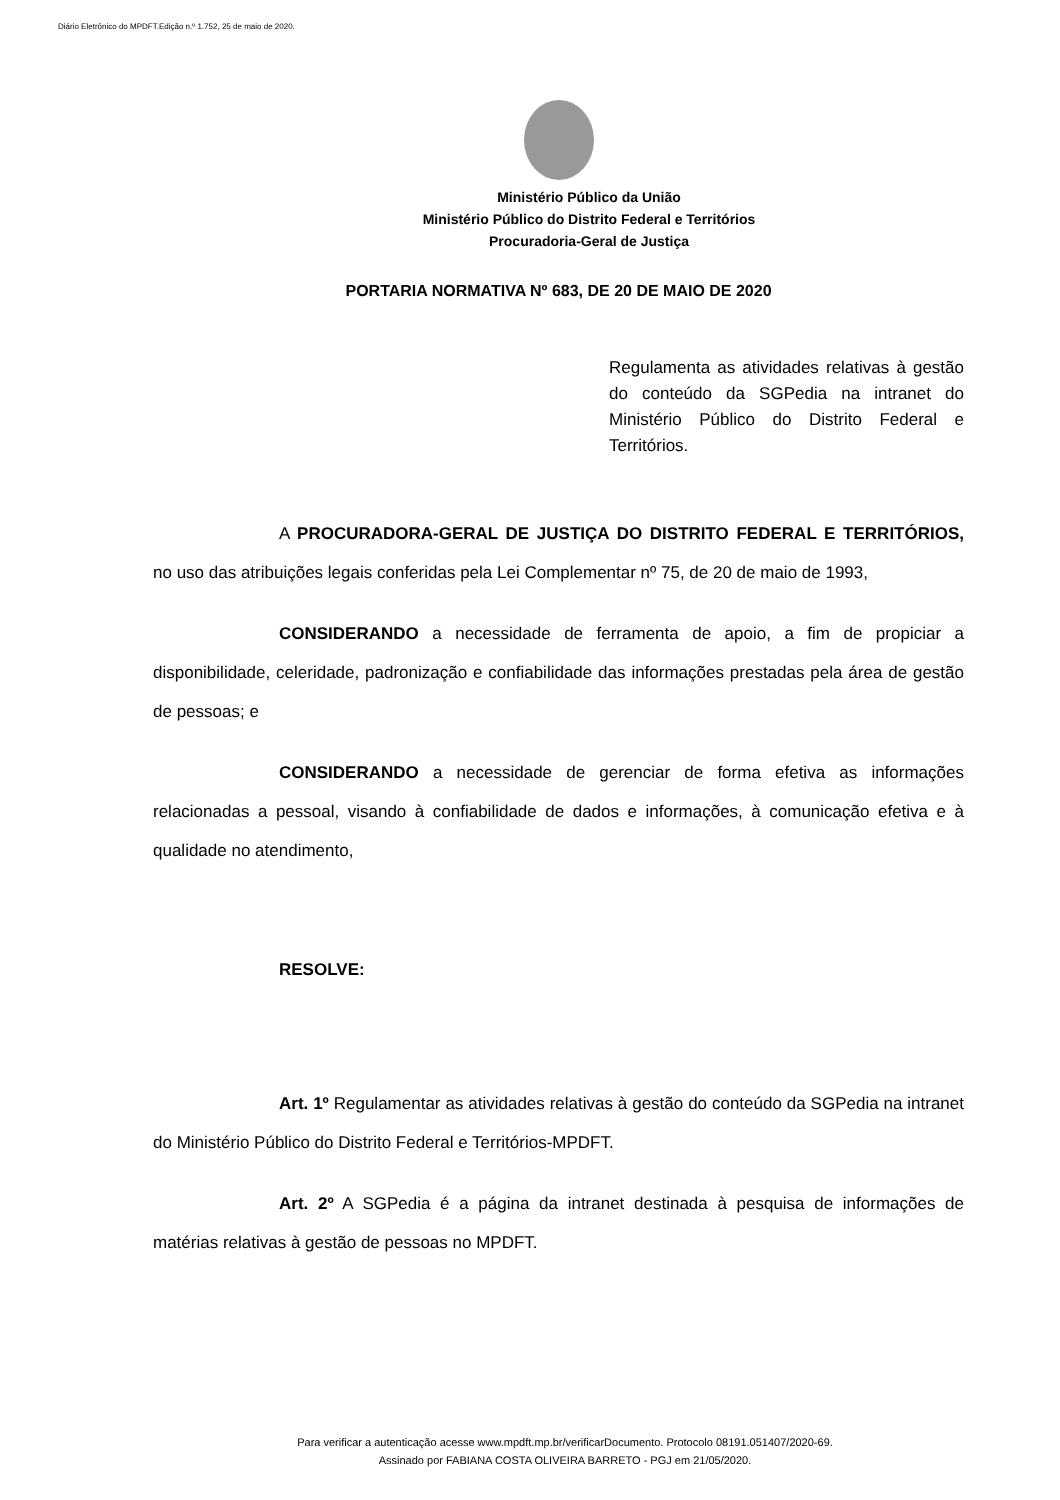Diário Eletrônico do MPDFT.Edição n.º 1.752, 25 de maio de 2020.
Ministério Público da União
Ministério Público do Distrito Federal e Territórios
Procuradoria-Geral de Justiça
PORTARIA NORMATIVA Nº 683, DE 20 DE MAIO DE 2020
Regulamenta as atividades relativas à gestão do conteúdo da SGPedia na intranet do Ministério Público do Distrito Federal e Territórios.
A PROCURADORA-GERAL DE JUSTIÇA DO DISTRITO FEDERAL E TERRITÓRIOS, no uso das atribuições legais conferidas pela Lei Complementar nº 75, de 20 de maio de 1993,
CONSIDERANDO a necessidade de ferramenta de apoio, a fim de propiciar a disponibilidade, celeridade, padronização e confiabilidade das informações prestadas pela área de gestão de pessoas; e
CONSIDERANDO a necessidade de gerenciar de forma efetiva as informações relacionadas a pessoal, visando à confiabilidade de dados e informações, à comunicação efetiva e à qualidade no atendimento,
RESOLVE:
Art. 1º Regulamentar as atividades relativas à gestão do conteúdo da SGPedia na intranet do Ministério Público do Distrito Federal e Territórios-MPDFT.
Art. 2º A SGPedia é a página da intranet destinada à pesquisa de informações de matérias relativas à gestão de pessoas no MPDFT.
Para verificar a autenticação acesse www.mpdft.mp.br/verificarDocumento. Protocolo 08191.051407/2020-69.
Assinado por FABIANA COSTA OLIVEIRA BARRETO - PGJ em 21/05/2020.